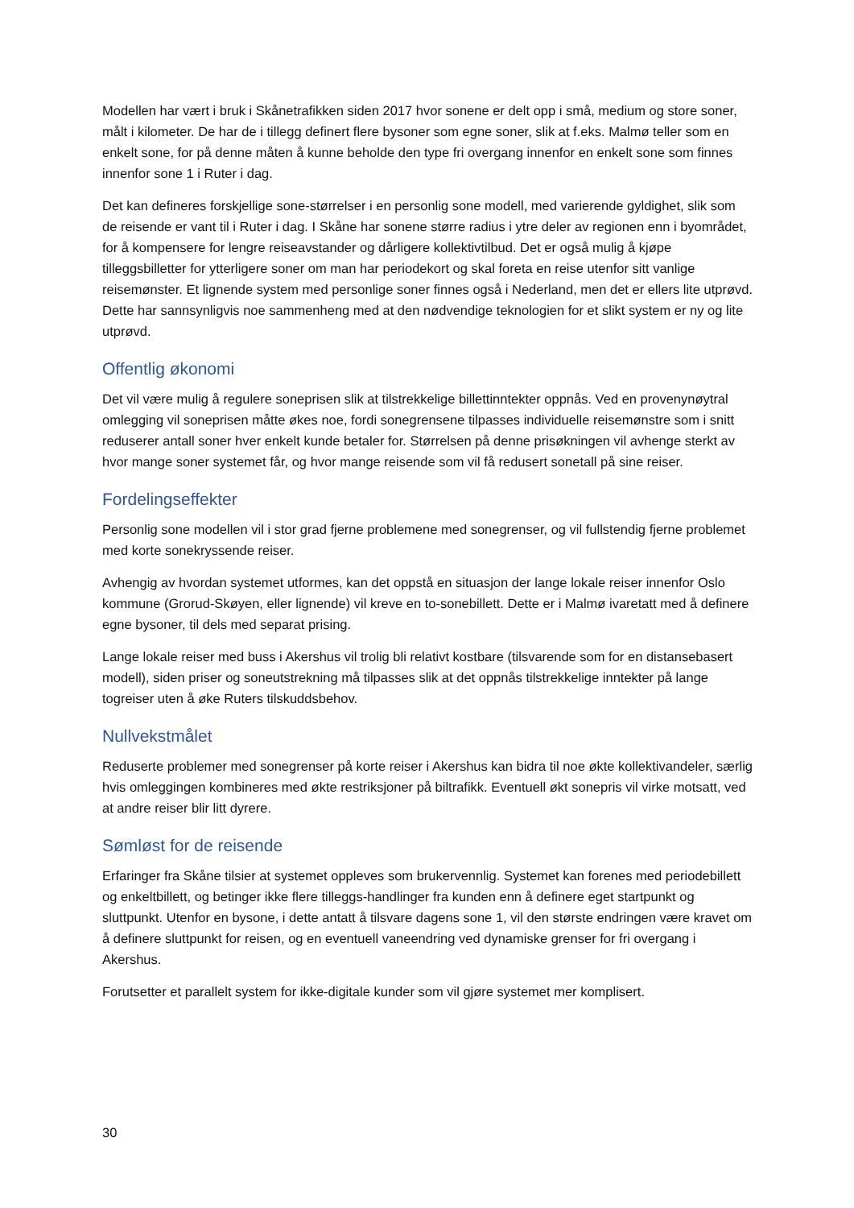Modellen har vært i bruk i Skånetrafikken siden 2017 hvor sonene er delt opp i små, medium og store soner, målt i kilometer. De har de i tillegg definert flere bysoner som egne soner, slik at f.eks. Malmø teller som en enkelt sone, for på denne måten å kunne beholde den type fri overgang innenfor en enkelt sone som finnes innenfor sone 1 i Ruter i dag.
Det kan defineres forskjellige sone-størrelser i en personlig sone modell, med varierende gyldighet, slik som de reisende er vant til i Ruter i dag. I Skåne har sonene større radius i ytre deler av regionen enn i byområdet, for å kompensere for lengre reiseavstander og dårligere kollektivtilbud. Det er også mulig å kjøpe tilleggsbilletter for ytterligere soner om man har periodekort og skal foreta en reise utenfor sitt vanlige reisemønster. Et lignende system med personlige soner finnes også i Nederland, men det er ellers lite utprøvd. Dette har sannsynligvis noe sammenheng med at den nødvendige teknologien for et slikt system er ny og lite utprøvd.
Offentlig økonomi
Det vil være mulig å regulere soneprisen slik at tilstrekkelige billettinntekter oppnås. Ved en provenynøytral omlegging vil soneprisen måtte økes noe, fordi sonegrensene tilpasses individuelle reisemønstre som i snitt reduserer antall soner hver enkelt kunde betaler for. Størrelsen på denne prisøkningen vil avhenge sterkt av hvor mange soner systemet får, og hvor mange reisende som vil få redusert sonetall på sine reiser.
Fordelingseffekter
Personlig sone modellen vil i stor grad fjerne problemene med sonegrenser, og vil fullstendig fjerne problemet med korte sonekryssende reiser.
Avhengig av hvordan systemet utformes, kan det oppstå en situasjon der lange lokale reiser innenfor Oslo kommune (Grorud-Skøyen, eller lignende) vil kreve en to-sonebillett. Dette er i Malmø ivaretatt med å definere egne bysoner, til dels med separat prising.
Lange lokale reiser med buss i Akershus vil trolig bli relativt kostbare (tilsvarende som for en distansebasert modell), siden priser og soneutstrekning må tilpasses slik at det oppnås tilstrekkelige inntekter på lange togreiser uten å øke Ruters tilskuddsbehov.
Nullvekstmålet
Reduserte problemer med sonegrenser på korte reiser i Akershus kan bidra til noe økte kollektivandeler, særlig hvis omleggingen kombineres med økte restriksjoner på biltrafikk. Eventuell økt sonepris vil virke motsatt, ved at andre reiser blir litt dyrere.
Sømløst for de reisende
Erfaringer fra Skåne tilsier at systemet oppleves som brukervennlig. Systemet kan forenes med periodebillett og enkeltbillett, og betinger ikke flere tilleggs-handlinger fra kunden enn å definere eget startpunkt og sluttpunkt. Utenfor en bysone, i dette antatt å tilsvare dagens sone 1, vil den største endringen være kravet om å definere sluttpunkt for reisen, og en eventuell vaneendring ved dynamiske grenser for fri overgang i Akershus.
Forutsetter et parallelt system for ikke-digitale kunder som vil gjøre systemet mer komplisert.
30